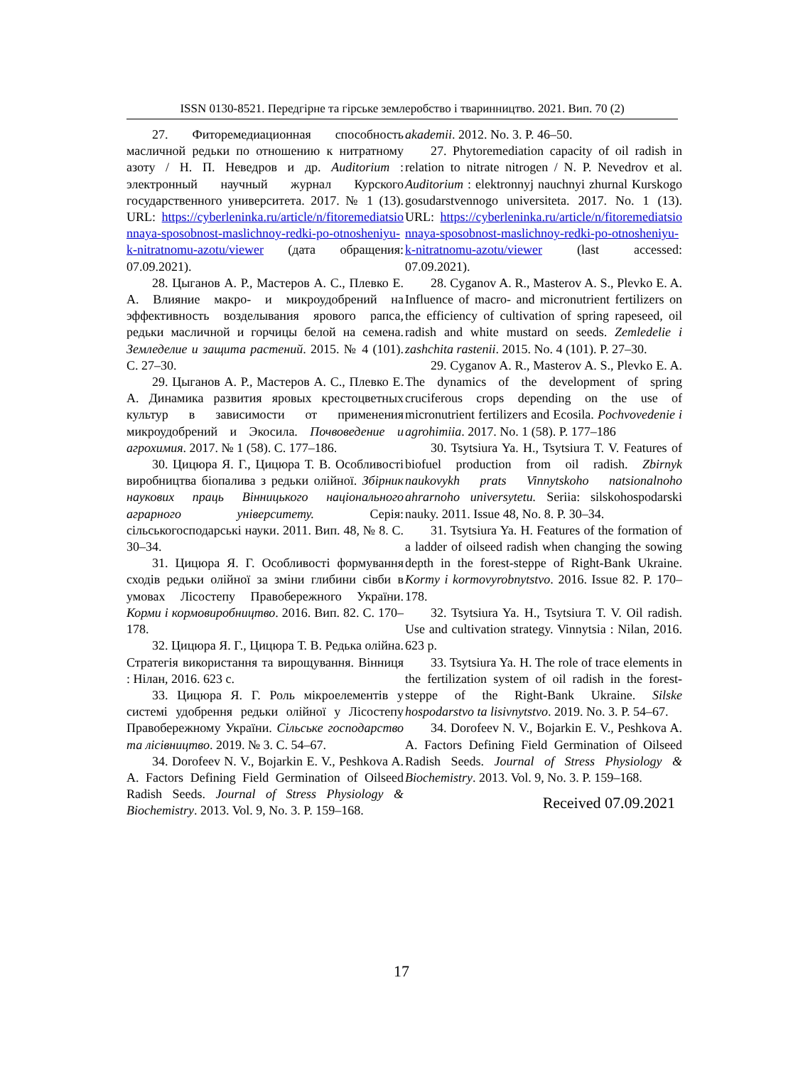ISSN 0130-8521. Передгірне та гірське землеробство і тваринництво. 2021. Вип. 70 (2)
27. Фиторемедиационная способность масличной редьки по отношению к нитратному азоту / Н. П. Неведров и др. Auditorium : электронный научный журнал Курского государственного университета. 2017. № 1 (13). URL: https://cyberleninka.ru/article/n/fitoremediatsionnaya-sposobnost-maslichnoy-redki-po-otnosheniyu-k-nitratnomu-azotu/viewer (дата обращения: 07.09.2021).
28. Цыганов А. Р., Мастеров А. С., Плевко Е. А. Влияние макро- и микроудобрений на эффективность возделывания ярового рапса, редьки масличной и горчицы белой на семена. Земледелие и защита растений. 2015. № 4 (101). С. 27–30.
29. Цыганов А. Р., Мастеров А. С., Плевко Е. А. Динамика развития яровых крестоцветных культур в зависимости от применения микроудобрений и Экосила. Почвоведение и агрохимия. 2017. № 1 (58). С. 177–186.
30. Цицюра Я. Г., Цицюра Т. В. Особливості виробництва біопалива з редьки олійної. Збірник наукових праць Вінницького національного аграрного університету. Серія: сільськогосподарські науки. 2011. Вип. 48, № 8. С. 30–34.
31. Цицюра Я. Г. Особливості формування сходів редьки олійної за зміни глибини сівби в умовах Лісостепу Правобережного України. Корми і кормовиробництво. 2016. Вип. 82. С. 170–178.
32. Цицюра Я. Г., Цицюра Т. В. Редька олійна. Стратегія використання та вирощування. Вінниця : Нілан, 2016. 623 с.
33. Цицюра Я. Г. Роль мікроелементів у системі удобрення редьки олійної у Лісостепу Правобережному України. Сільське господарство та лісівництво. 2019. № 3. С. 54–67.
34. Dorofeev N. V., Bojarkin E. V., Peshkova A. A. Factors Defining Field Germination of Oilseed Radish Seeds. Journal of Stress Physiology & Biochemistry. 2013. Vol. 9, No. 3. P. 159–168.
akademii. 2012. No. 3. P. 46–50.
27. Phytoremediation capacity of oil radish in relation to nitrate nitrogen / N. P. Nevedrov et al. Auditorium : elektronnyj nauchnyi zhurnal Kurskogo gosudarstvennogo universiteta. 2017. No. 1 (13). URL: https://cyberleninka.ru/article/n/fitoremediatsionnaya-sposobnost-maslichnoy-redki-po-otnosheniyu-k-nitratnomu-azotu/viewer (last accessed: 07.09.2021).
28. Cyganov A. R., Masterov A. S., Plevko E. A. Influence of macro- and micronutrient fertilizers on the efficiency of cultivation of spring rapeseed, oil radish and white mustard on seeds. Zemledelie i zashchita rastenii. 2015. No. 4 (101). P. 27–30.
29. Cyganov A. R., Masterov A. S., Plevko E. A. The dynamics of the development of spring cruciferous crops depending on the use of micronutrient fertilizers and Ecosila. Pochvovedenie i agrohimiia. 2017. No. 1 (58). P. 177–186
30. Tsytsiura Ya. H., Tsytsiura T. V. Features of biofuel production from oil radish. Zbirnyk naukovykh prats Vinnytskoho natsionalnoho ahrarnoho universytetu. Seriia: silskohospodarski nauky. 2011. Issue 48, No. 8. P. 30–34.
31. Tsytsiura Ya. H. Features of the formation of a ladder of oilseed radish when changing the sowing depth in the forest-steppe of Right-Bank Ukraine. Kormy i kormovyrobnytstvo. 2016. Issue 82. P. 170–178.
32. Tsytsiura Ya. H., Tsytsiura T. V. Oil radish. Use and cultivation strategy. Vinnytsia : Nilan, 2016. 623 p.
33. Tsytsiura Ya. H. The role of trace elements in the fertilization system of oil radish in the forest-steppe of the Right-Bank Ukraine. Silske hospodarstvo ta lisivnytstvo. 2019. No. 3. P. 54–67.
34. Dorofeev N. V., Bojarkin E. V., Peshkova A. A. Factors Defining Field Germination of Oilseed Radish Seeds. Journal of Stress Physiology & Biochemistry. 2013. Vol. 9, No. 3. P. 159–168.
Received 07.09.2021
17